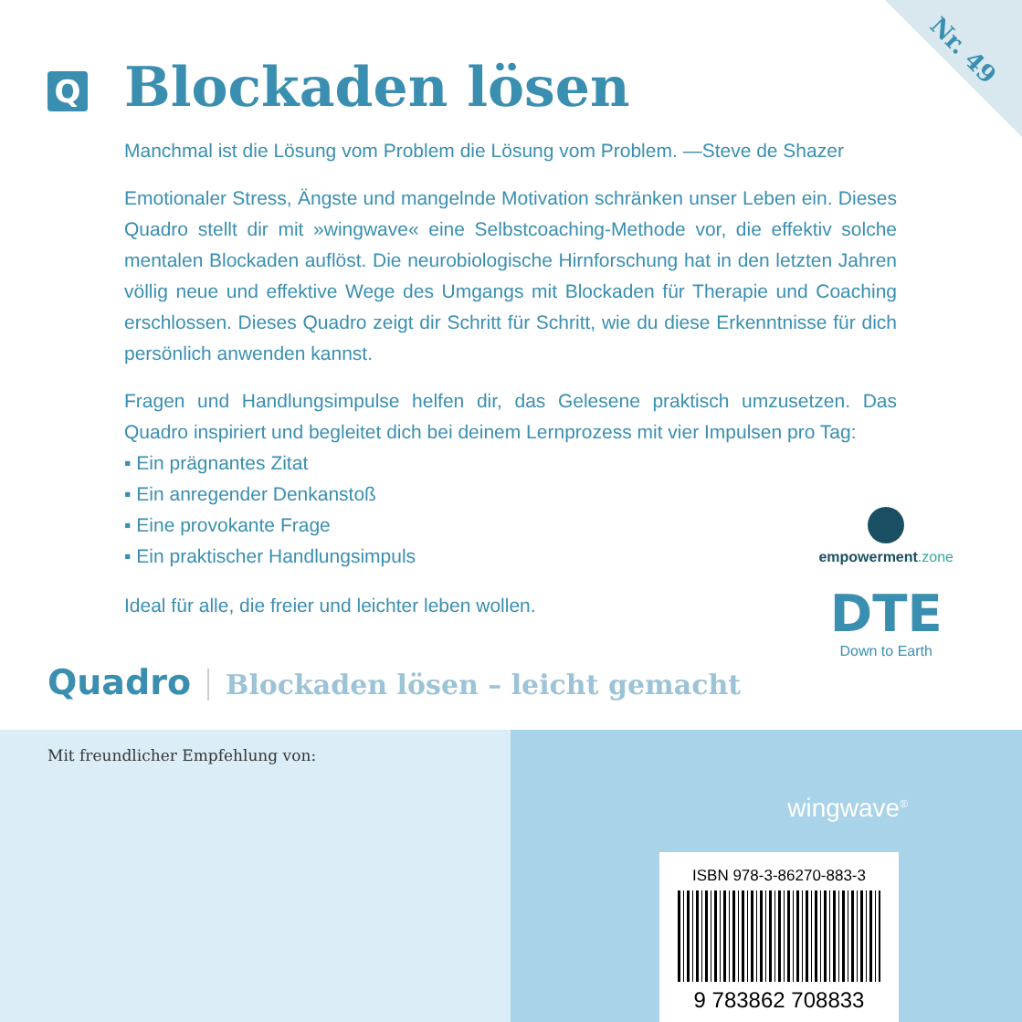Nr. 49
Q
Blockaden lösen
Manchmal ist die Lösung vom Problem die Lösung vom Problem. —Steve de Shazer
Emotionaler Stress, Ängste und mangelnde Motivation schränken unser Leben ein. Dieses Quadro stellt dir mit »wingwave« eine Selbstcoaching-Methode vor, die effektiv solche mentalen Blockaden auflöst. Die neurobiologische Hirnforschung hat in den letzten Jahren völlig neue und effektive Wege des Umgangs mit Blockaden für Therapie und Coaching erschlossen. Dieses Quadro zeigt dir Schritt für Schritt, wie du diese Erkenntnisse für dich persönlich anwenden kannst.
Fragen und Handlungsimpulse helfen dir, das Gelesene praktisch umzusetzen. Das Quadro inspiriert und begleitet dich bei deinem Lernprozess mit vier Impulsen pro Tag:
▪ Ein prägnantes Zitat
▪ Ein anregender Denkanstoß
▪ Eine provokante Frage
▪ Ein praktischer Handlungsimpuls
Ideal für alle, die freier und leichter leben wollen.
empowerment.zone
DTE
Down to Earth
Quadro Blockaden lösen – leicht gemacht
Mit freundlicher Empfehlung von:
wingwave<sup>®</sup>
ISBN 978-3-86270-883-3
9 783862 708833